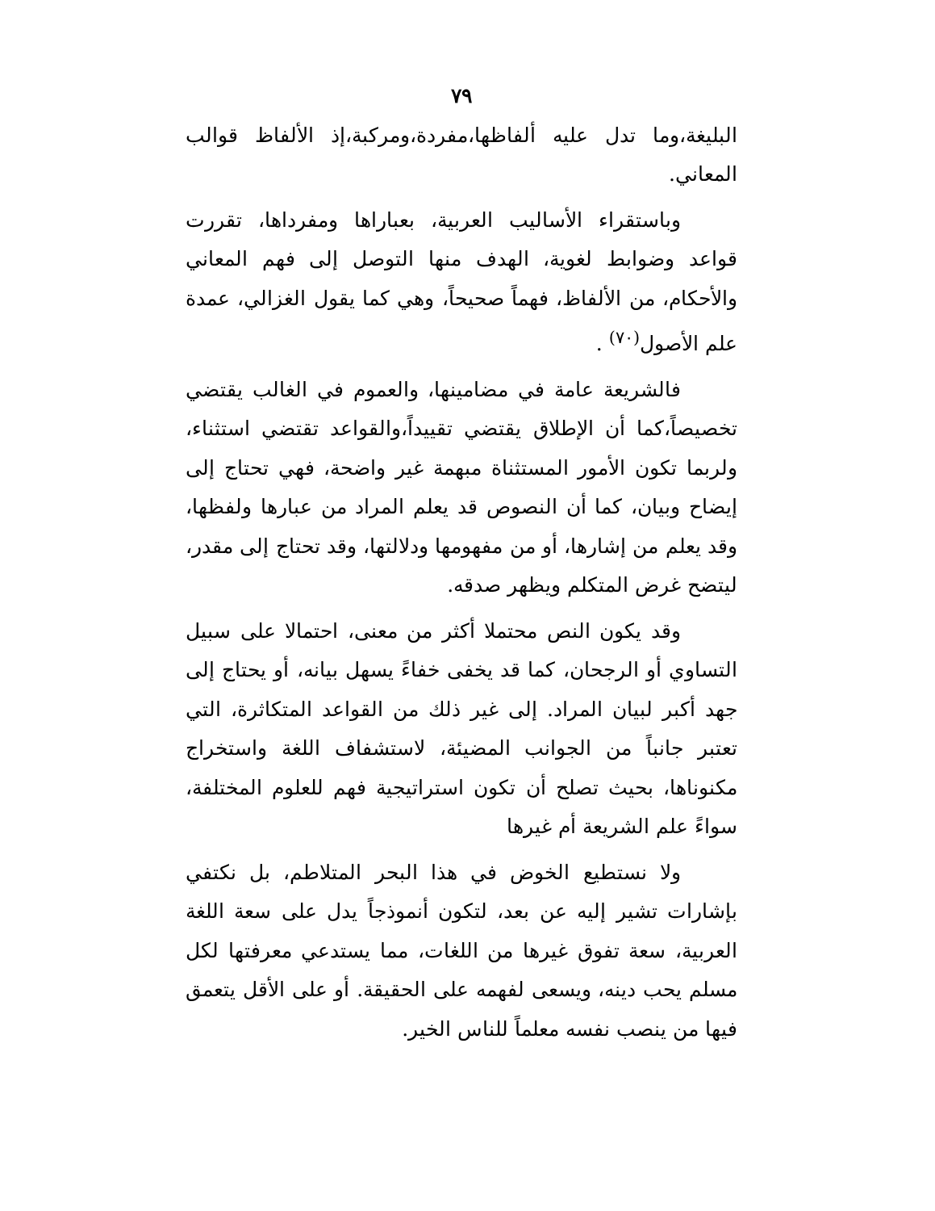٧٩
البليغة،وما تدل عليه ألفاظها،مفردة،ومركبة،إذ الألفاظ قوالب المعاني.
وباستقراء الأساليب العربية، بعباراها ومفرداها، تقررت قواعد وضوابط لغوية، الهدف منها التوصل إلى فهم المعاني والأحكام، من الألفاظ، فهماً صحيحاً، وهي كما يقول الغزالي، عمدة علم الأصول<sup>(٧٠)</sup> .
فالشريعة عامة في مضامينها، والعموم في الغالب يقتضي تخصيصاً،كما أن الإطلاق يقتضي تقييداً،والقواعد تقتضي استثناء، ولربما تكون الأمور المستثناة مبهمة غير واضحة، فهي تحتاج إلى إيضاح وبيان، كما أن النصوص قد يعلم المراد من عبارها ولفظها، وقد يعلم من إشارها، أو من مفهومها ودلالتها، وقد تحتاج إلى مقدر، ليتضح غرض المتكلم ويظهر صدقه.
وقد يكون النص محتملا أكثر من معنى، احتمالا على سبيل التساوي أو الرجحان، كما قد يخفى خفاءً يسهل بيانه، أو يحتاج إلى جهد أكبر لبيان المراد. إلى غير ذلك من القواعد المتكاثرة، التي تعتبر جانباً من الجوانب المضيئة، لاستشفاف اللغة واستخراج مكنوناها، بحيث تصلح أن تكون استراتيجية فهم للعلوم المختلفة، سواءً علم الشريعة أم غيرها
ولا نستطيع الخوض في هذا البحر المتلاطم، بل نكتفي بإشارات تشير إليه عن بعد، لتكون أنموذجاً يدل على سعة اللغة العربية، سعة تفوق غيرها من اللغات، مما يستدعي معرفتها لكل مسلم يحب دينه، ويسعى لفهمه على الحقيقة. أو على الأقل يتعمق فيها من ينصب نفسه معلماً للناس الخير.